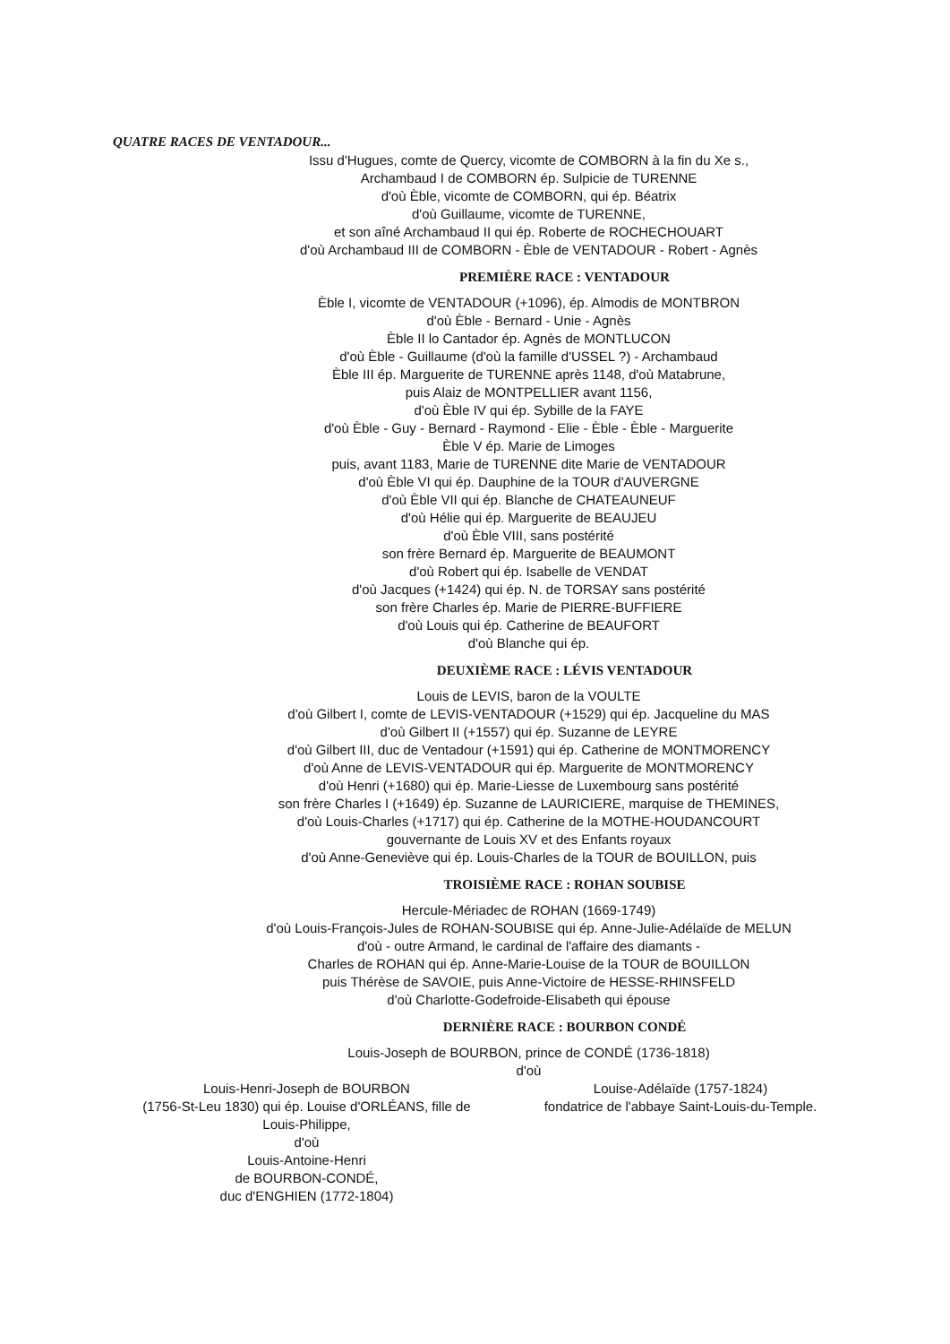QUATRE RACES DE VENTADOUR...
Issu d'Hugues, comte de Quercy, vicomte de COMBORN à la fin du Xe s.,
Archambaud I de COMBORN ép. Sulpicie de TURENNE
d'où Èble, vicomte de COMBORN, qui ép. Béatrix
d'où Guillaume, vicomte de TURENNE,
et son aîné Archambaud II qui ép. Roberte de ROCHECHOUART
d'où Archambaud III de COMBORN - Èble de VENTADOUR - Robert - Agnès
PREMIÈRE RACE : VENTADOUR
Èble I, vicomte de VENTADOUR (+1096), ép. Almodis de MONTBRON
d'où Èble - Bernard - Unie - Agnès
Èble II lo Cantador ép. Agnès de MONTLUCON
d'où Èble - Guillaume (d'où la famille d'USSEL ?) - Archambaud
Èble III ép. Marguerite de TURENNE après 1148, d'où Matabrune,
puis Alaiz de MONTPELLIER avant 1156,
d'où Èble IV qui ép. Sybille de la FAYE
d'où Èble - Guy - Bernard - Raymond - Elie - Èble - Èble - Marguerite
Èble V ép. Marie de Limoges
puis, avant 1183, Marie de TURENNE dite Marie de VENTADOUR
d'où Èble VI qui ép. Dauphine de la TOUR d'AUVERGNE
d'où Èble VII qui ép. Blanche de CHATEAUNEUF
d'où Hélie qui ép. Marguerite de BEAUJEU
d'où Èble VIII, sans postérité
son frère Bernard ép. Marguerite de BEAUMONT
d'où Robert qui ép. Isabelle de VENDAT
d'où Jacques (+1424) qui ép. N. de TORSAY sans postérité
son frère Charles ép. Marie de PIERRE-BUFFIERE
d'où Louis qui ép. Catherine de BEAUFORT
d'où Blanche qui ép.
DEUXIÈME RACE : LÉVIS VENTADOUR
Louis de LEVIS, baron de la VOULTE
d'où Gilbert I, comte de LEVIS-VENTADOUR (+1529) qui ép. Jacqueline du MAS
d'où Gilbert II (+1557) qui ép. Suzanne de LEYRE
d'où Gilbert III, duc de Ventadour (+1591) qui ép. Catherine de MONTMORENCY
d'où Anne de LEVIS-VENTADOUR qui ép. Marguerite de MONTMORENCY
d'où Henri (+1680) qui ép. Marie-Liesse de Luxembourg sans postérité
son frère Charles I (+1649) ép. Suzanne de LAURICIERE, marquise de THEMINES,
d'où Louis-Charles (+1717) qui ép. Catherine de la MOTHE-HOUDANCOURT
gouvernante de Louis XV et des Enfants royaux
d'où Anne-Geneviève qui ép. Louis-Charles de la TOUR de BOUILLON, puis
TROISIÈME RACE : ROHAN SOUBISE
Hercule-Mériadec de ROHAN (1669-1749)
d'où Louis-François-Jules de ROHAN-SOUBISE qui ép. Anne-Julie-Adélaïde de MELUN
d'où - outre Armand, le cardinal de l'affaire des diamants -
Charles de ROHAN qui ép. Anne-Marie-Louise de la TOUR de BOUILLON
puis Thérèse de SAVOIE, puis Anne-Victoire de HESSE-RHINSFELD
d'où Charlotte-Godefroide-Elisabeth qui épouse
DERNIÈRE RACE : BOURBON CONDÉ
Louis-Joseph de BOURBON, prince de CONDÉ (1736-1818)
d'où
Louis-Henri-Joseph de BOURBON
(1756-St-Leu 1830) qui ép. Louise d'ORLÉANS, fille de
Louis-Philippe,
d'où
Louis-Antoine-Henri
de BOURBON-CONDÉ,
duc d'ENGHIEN (1772-1804)
Louise-Adélaïde (1757-1824)
fondatrice de l'abbaye Saint-Louis-du-Temple.